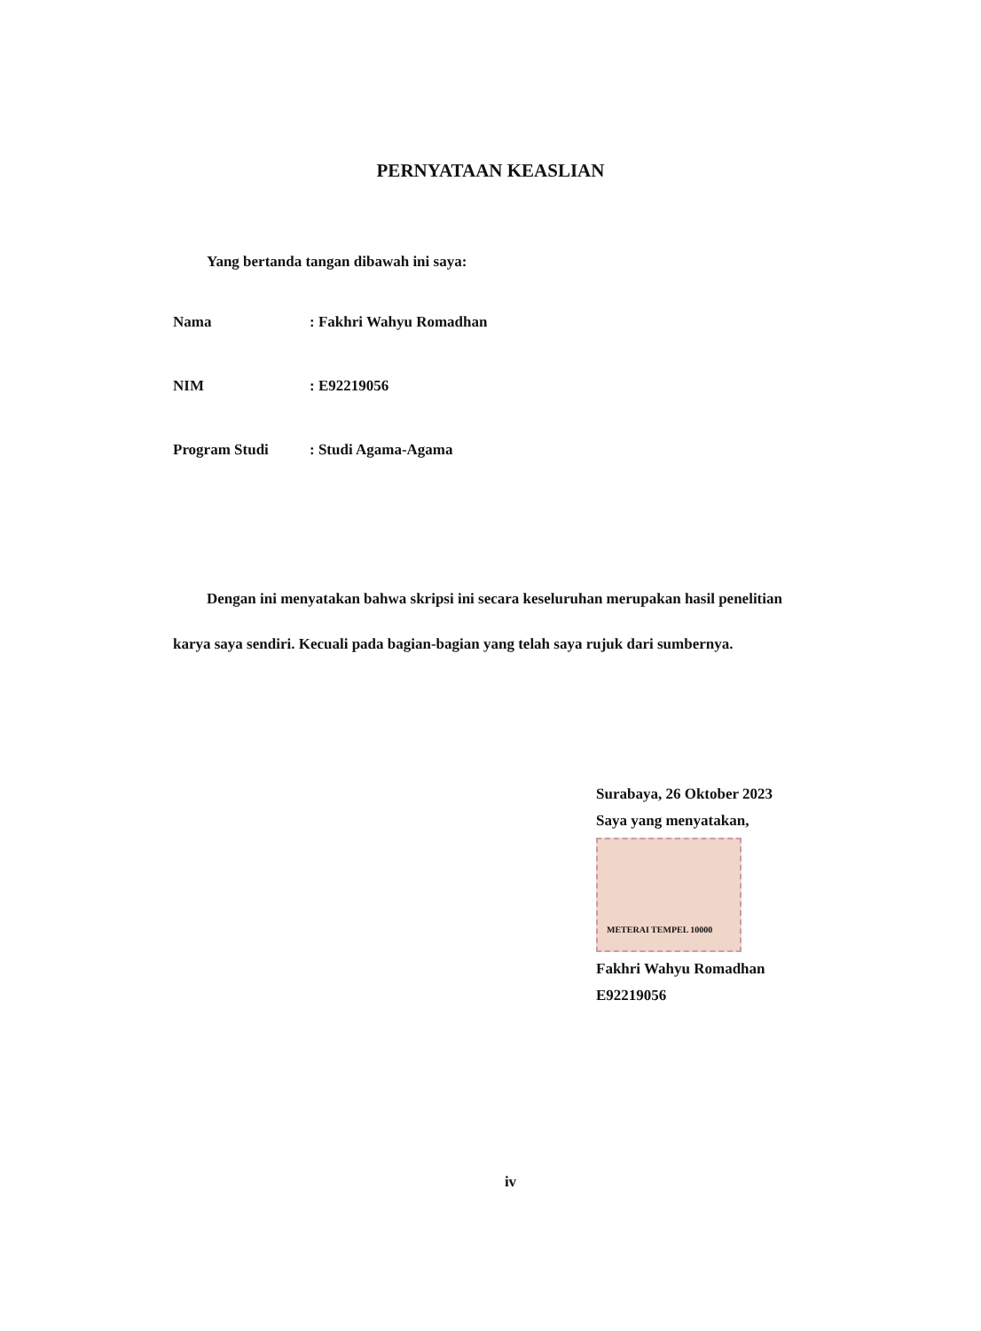PERNYATAAN KEASLIAN
Yang bertanda tangan dibawah ini saya:
| Nama | : Fakhri Wahyu Romadhan |
| NIM | : E92219056 |
| Program Studi | : Studi Agama-Agama |
Dengan ini menyatakan bahwa skripsi ini secara keseluruhan merupakan hasil penelitian karya saya sendiri. Kecuali pada bagian-bagian yang telah saya rujuk dari sumbernya.
Surabaya, 26 Oktober 2023
Saya yang menyatakan,
METERAI TEMPEL 10000
Fakhri Wahyu Romadhan
E92219056
iv